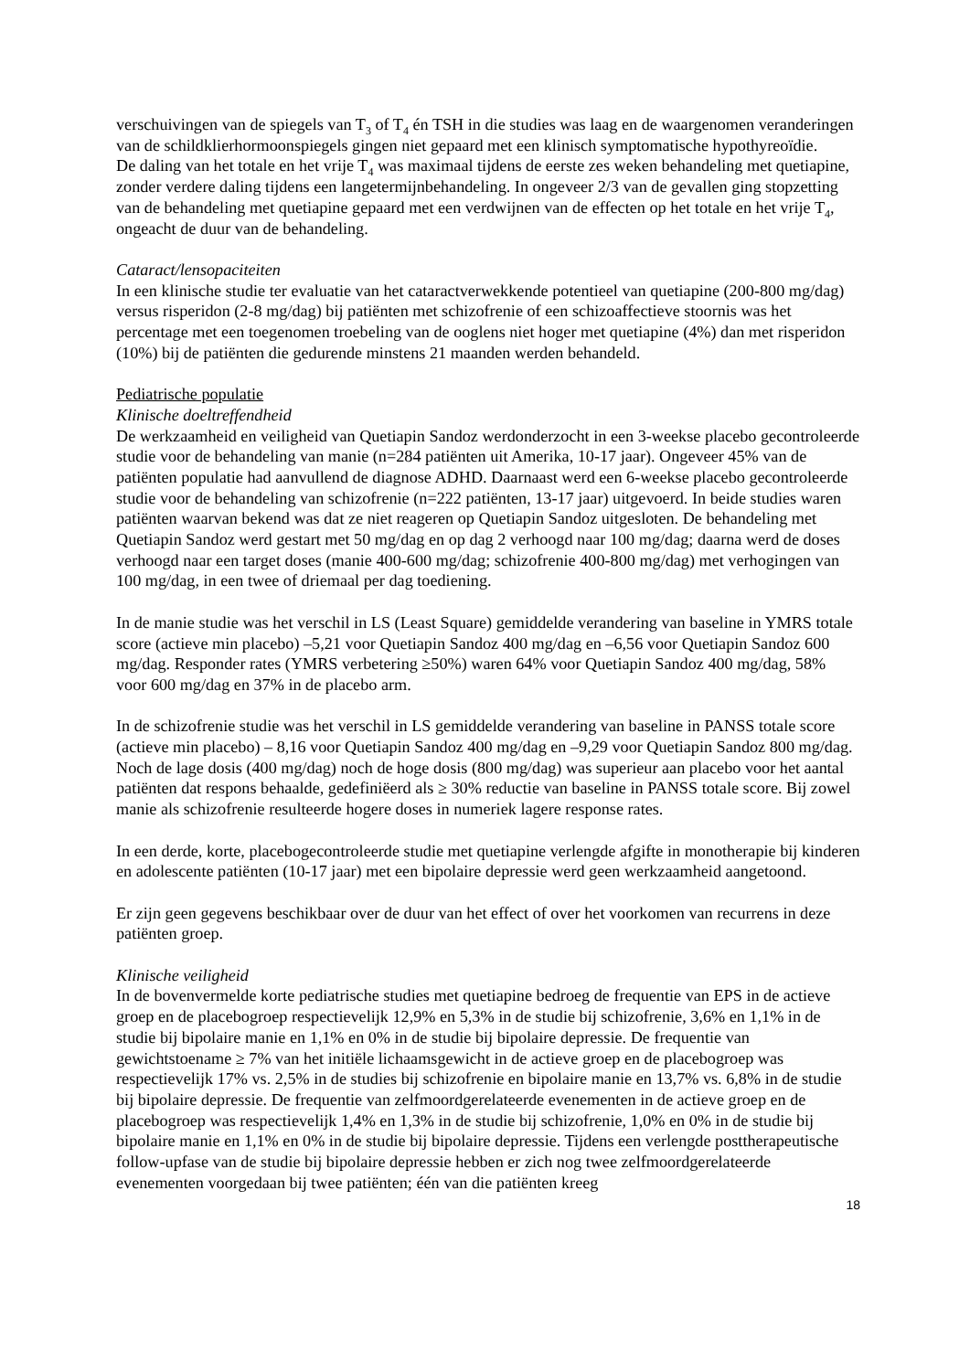verschuivingen van de spiegels van T<sub>3</sub> of T<sub>4</sub> én TSH in die studies was laag en de waargenomen veranderingen van de schildklierhormoonspiegels gingen niet gepaard met een klinisch symptomatische hypothyreoïdie.
De daling van het totale en het vrije T<sub>4</sub> was maximaal tijdens de eerste zes weken behandeling met quetiapine, zonder verdere daling tijdens een langetermijnbehandeling. In ongeveer 2/3 van de gevallen ging stopzetting van de behandeling met quetiapine gepaard met een verdwijnen van de effecten op het totale en het vrije T<sub>4</sub>, ongeacht de duur van de behandeling.
Cataract/lensopaciteiten
In een klinische studie ter evaluatie van het cataractverwekkende potentieel van quetiapine (200-800 mg/dag) versus risperidon (2-8 mg/dag) bij patiënten met schizofrenie of een schizoaffectieve stoornis was het percentage met een toegenomen troebeling van de ooglens niet hoger met quetiapine (4%) dan met risperidon (10%) bij de patiënten die gedurende minstens 21 maanden werden behandeld.
Pediatrische populatie
Klinische doeltreffendheid
De werkzaamheid en veiligheid van Quetiapin Sandoz werdonderzocht in een 3-weekse placebo gecontroleerde studie voor de behandeling van manie (n=284 patiënten uit Amerika, 10-17 jaar). Ongeveer 45% van de patiënten populatie had aanvullend de diagnose ADHD. Daarnaast werd een 6-weekse placebo gecontroleerde studie voor de behandeling van schizofrenie (n=222 patiënten, 13-17 jaar) uitgevoerd. In beide studies waren patiënten waarvan bekend was dat ze niet reageren op Quetiapin Sandoz uitgesloten. De behandeling met Quetiapin Sandoz werd gestart met 50 mg/dag en op dag 2 verhoogd naar 100 mg/dag; daarna werd de doses verhoogd naar een target doses (manie 400-600 mg/dag; schizofrenie 400-800 mg/dag) met verhogingen van 100 mg/dag, in een twee of driemaal per dag toediening.
In de manie studie was het verschil in LS (Least Square) gemiddelde verandering van baseline in YMRS totale score (actieve min placebo) –5,21 voor Quetiapin Sandoz 400 mg/dag en –6,56 voor Quetiapin Sandoz 600 mg/dag. Responder rates (YMRS verbetering ≥50%) waren 64% voor Quetiapin Sandoz 400 mg/dag, 58% voor 600 mg/dag en 37% in de placebo arm.
In de schizofrenie studie was het verschil in LS gemiddelde verandering van baseline in PANSS totale score (actieve min placebo) – 8,16 voor Quetiapin Sandoz 400 mg/dag en –9,29 voor Quetiapin Sandoz 800 mg/dag. Noch de lage dosis (400 mg/dag) noch de hoge dosis (800 mg/dag) was superieur aan placebo voor het aantal patiënten dat respons behaalde, gedefiniëerd als ≥ 30% reductie van baseline in PANSS totale score. Bij zowel manie als schizofrenie resulteerde hogere doses in numeriek lagere response rates.
In een derde, korte, placebogecontroleerde studie met quetiapine verlengde afgifte in monotherapie bij kinderen en adolescente patiënten (10-17 jaar) met een bipolaire depressie werd geen werkzaamheid aangetoond.
Er zijn geen gegevens beschikbaar over de duur van het effect of over het voorkomen van recurrens in deze patiënten groep.
Klinische veiligheid
In de bovenvermelde korte pediatrische studies met quetiapine bedroeg de frequentie van EPS in de actieve groep en de placebogroep respectievelijk 12,9% en 5,3% in de studie bij schizofrenie, 3,6% en 1,1% in de studie bij bipolaire manie en 1,1% en 0% in de studie bij bipolaire depressie. De frequentie van gewichtstoename ≥ 7% van het initiële lichaamsgewicht in de actieve groep en de placebogroep was respectievelijk 17% vs. 2,5% in de studies bij schizofrenie en bipolaire manie en 13,7% vs. 6,8% in de studie bij bipolaire depressie. De frequentie van zelfmoordgerelateerde evenementen in de actieve groep en de placebogroep was respectievelijk 1,4% en 1,3% in de studie bij schizofrenie, 1,0% en 0% in de studie bij bipolaire manie en 1,1% en 0% in de studie bij bipolaire depressie. Tijdens een verlengde posttherapeutische follow-upfase van de studie bij bipolaire depressie hebben er zich nog twee zelfmoordgerelateerde evenementen voorgedaan bij twee patiënten; één van die patiënten kreeg
18